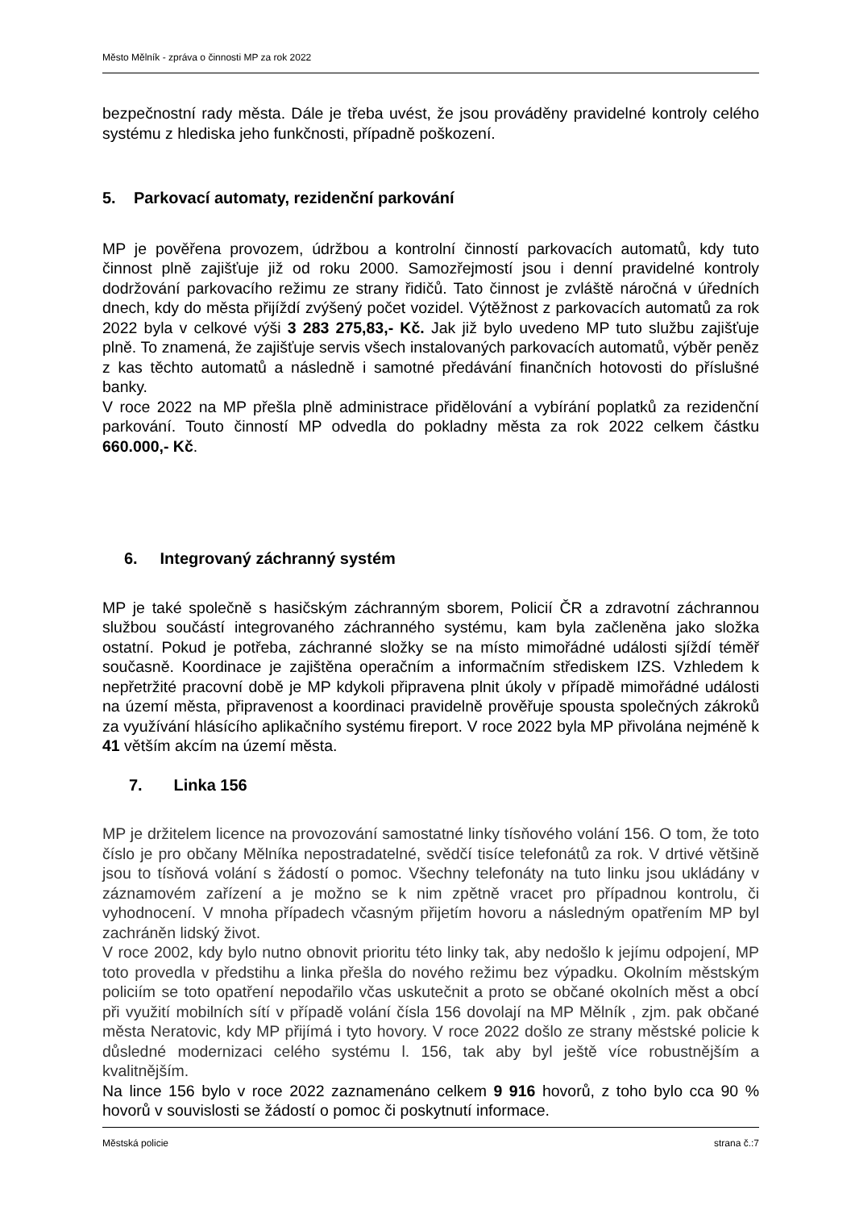Město Mělník - zpráva o činnosti MP za rok 2022
bezpečnostní rady města. Dále je třeba uvést, že jsou prováděny pravidelné kontroly celého systému z hlediska jeho funkčnosti, případně poškození.
5. Parkovací automaty, rezidenční parkování
MP je pověřena provozem, údržbou a kontrolní činností parkovacích automatů, kdy tuto činnost plně zajišťuje již od roku 2000. Samozřejmostí jsou i denní pravidelné kontroly dodržování parkovacího režimu ze strany řidičů. Tato činnost je zvláště náročná v úředních dnech, kdy do města přijíždí zvýšený počet vozidel. Výtěžnost z parkovacích automatů za rok 2022 byla v celkové výši 3 283 275,83,- Kč. Jak již bylo uvedeno MP tuto službu zajišťuje plně. To znamená, že zajišťuje servis všech instalovaných parkovacích automatů, výběr peněz z kas těchto automatů a následně i samotné předávání finančních hotovosti do příslušné banky.
V roce 2022 na MP přešla plně administrace přidělování a vybírání poplatků za rezidenční parkování. Touto činností MP odvedla do pokladny města za rok 2022 celkem částku 660.000,- Kč.
6. Integrovaný záchranný systém
MP je také společně s hasičským záchranným sborem, Policií ČR a zdravotní záchrannou službou součástí integrovaného záchranného systému, kam byla začleněna jako složka ostatní. Pokud je potřeba, záchranné složky se na místo mimořádné události sjíždí téměř současně. Koordinace je zajištěna operačním a informačním střediskem IZS. Vzhledem k nepřetržité pracovní době je MP kdykoli připravena plnit úkoly v případě mimořádné události na území města, připravenost a koordinaci pravidelně prověřuje spousta společných zákroků za využívání hlásícího aplikačního systému fireport. V roce 2022 byla MP přivolána nejméně k 41 větším akcím na území města.
7. Linka 156
MP je držitelem licence na provozování samostatné linky tísňového volání 156. O tom, že toto číslo je pro občany Mělníka nepostradatelné, svědčí tisíce telefonátů za rok. V drtivé většině jsou to tísňová volání s žádostí o pomoc. Všechny telefonáty na tuto linku jsou ukládány v záznamovém zařízení a je možno se k nim zpětně vracet pro případnou kontrolu, či vyhodnocení. V mnoha případech včasným přijetím hovoru a následným opatřením MP byl zachráněn lidský život.
V roce 2002, kdy bylo nutno obnovit prioritu této linky tak, aby nedošlo k jejímu odpojení, MP toto provedla v předstihu a linka přešla do nového režimu bez výpadku. Okolním městským policiím se toto opatření nepodařilo včas uskutečnit a proto se občané okolních měst a obcí při využití mobilních sítí v případě volání čísla 156 dovolají na MP Mělník , zjm. pak občané města Neratovic, kdy MP přijímá i tyto hovory. V roce 2022 došlo ze strany městské policie k důsledné modernizaci celého systému l. 156, tak aby byl ještě více robustnějším a kvalitnějším.
Na lince 156 bylo v roce 2022 zaznamenáno celkem 9 916 hovorů, z toho bylo cca 90 % hovorů v souvislosti se žádostí o pomoc či poskytnutí informace.
Městská policie strana č.:7